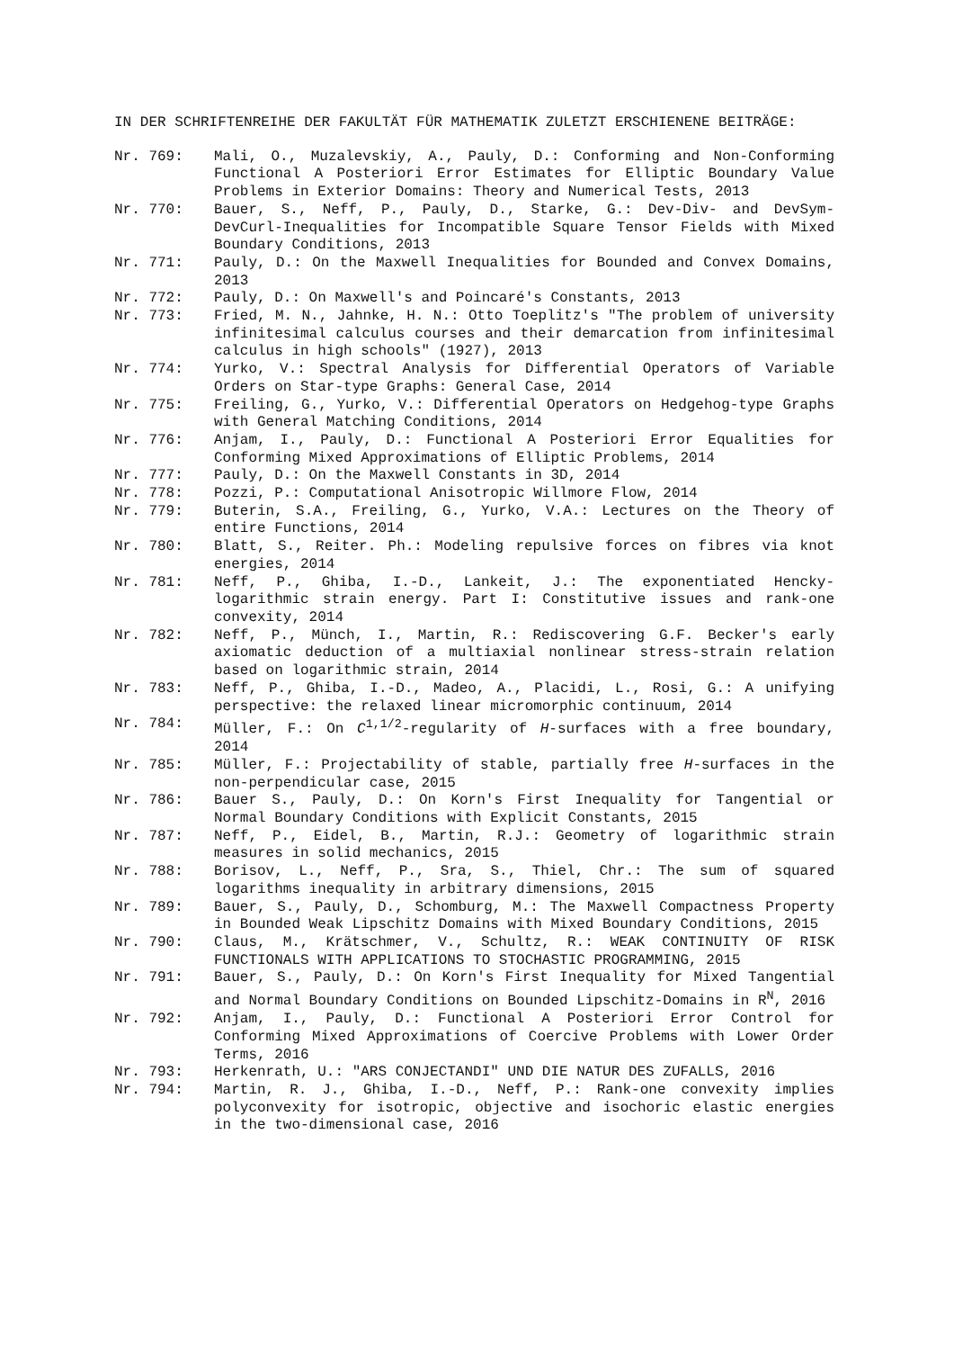IN DER SCHRIFTENREIHE DER FAKULTÄT FÜR MATHEMATIK ZULETZT ERSCHIENENE BEITRÄGE:
Nr. 769:
Mali, O., Muzalevskiy, A., Pauly, D.: Conforming and Non-Conforming Functional A Posteriori Error Estimates for Elliptic Boundary Value Problems in Exterior Domains: Theory and Numerical Tests, 2013
Nr. 770:
Bauer, S., Neff, P., Pauly, D., Starke, G.: Dev-Div- and DevSym-DevCurl-Inequalities for Incompatible Square Tensor Fields with Mixed Boundary Conditions, 2013
Nr. 771:
Pauly, D.: On the Maxwell Inequalities for Bounded and Convex Domains, 2013
Nr. 772:
Pauly, D.: On Maxwell's and Poincaré's Constants, 2013
Nr. 773:
Fried, M. N., Jahnke, H. N.: Otto Toeplitz's "The problem of university infinitesimal calculus courses and their demarcation from infinitesimal calculus in high schools" (1927), 2013
Nr. 774:
Yurko, V.: Spectral Analysis for Differential Operators of Variable Orders on Star-type Graphs: General Case, 2014
Nr. 775:
Freiling, G., Yurko, V.: Differential Operators on Hedgehog-type Graphs with General Matching Conditions, 2014
Nr. 776:
Anjam, I., Pauly, D.: Functional A Posteriori Error Equalities for Conforming Mixed Approximations of Elliptic Problems, 2014
Nr. 777:
Pauly, D.: On the Maxwell Constants in 3D, 2014
Nr. 778:
Pozzi, P.: Computational Anisotropic Willmore Flow, 2014
Nr. 779:
Buterin, S.A., Freiling, G., Yurko, V.A.: Lectures on the Theory of entire Functions, 2014
Nr. 780:
Blatt, S., Reiter. Ph.: Modeling repulsive forces on fibres via knot energies, 2014
Nr. 781:
Neff, P., Ghiba, I.-D., Lankeit, J.: The exponentiated Hencky-logarithmic strain energy. Part I: Constitutive issues and rank-one convexity, 2014
Nr. 782:
Neff, P., Münch, I., Martin, R.: Rediscovering G.F. Becker's early axiomatic deduction of a multiaxial nonlinear stress-strain relation based on logarithmic strain, 2014
Nr. 783:
Neff, P., Ghiba, I.-D., Madeo, A., Placidi, L., Rosi, G.: A unifying perspective: the relaxed linear micromorphic continuum, 2014
Nr. 784:
Müller, F.: On C<sup>1,1/2</sup>-regularity of H-surfaces with a free boundary, 2014
Nr. 785:
Müller, F.: Projectability of stable, partially free H-surfaces in the non-perpendicular case, 2015
Nr. 786:
Bauer S., Pauly, D.: On Korn's First Inequality for Tangential or Normal Boundary Conditions with Explicit Constants, 2015
Nr. 787:
Neff, P., Eidel, B., Martin, R.J.: Geometry of logarithmic strain measures in solid mechanics, 2015
Nr. 788:
Borisov, L., Neff, P., Sra, S., Thiel, Chr.: The sum of squared logarithms inequality in arbitrary dimensions, 2015
Nr. 789:
Bauer, S., Pauly, D., Schomburg, M.: The Maxwell Compactness Property in Bounded Weak Lipschitz Domains with Mixed Boundary Conditions, 2015
Nr. 790:
Claus, M., Krätschmer, V., Schultz, R.: WEAK CONTINUITY OF RISK FUNCTIONALS WITH APPLICATIONS TO STOCHASTIC PROGRAMMING, 2015
Nr. 791:
Bauer, S., Pauly, D.: On Korn's First Inequality for Mixed Tangential and Normal Boundary Conditions on Bounded Lipschitz-Domains in R<sup>N</sup>, 2016
Nr. 792:
Anjam, I., Pauly, D.: Functional A Posteriori Error Control for Conforming Mixed Approximations of Coercive Problems with Lower Order Terms, 2016
Nr. 793:
Herkenrath, U.: "ARS CONJECTANDI" UND DIE NATUR DES ZUFALLS, 2016
Nr. 794:
Martin, R. J., Ghiba, I.-D., Neff, P.: Rank-one convexity implies polyconvexity for isotropic, objective and isochoric elastic energies in the two-dimensional case, 2016